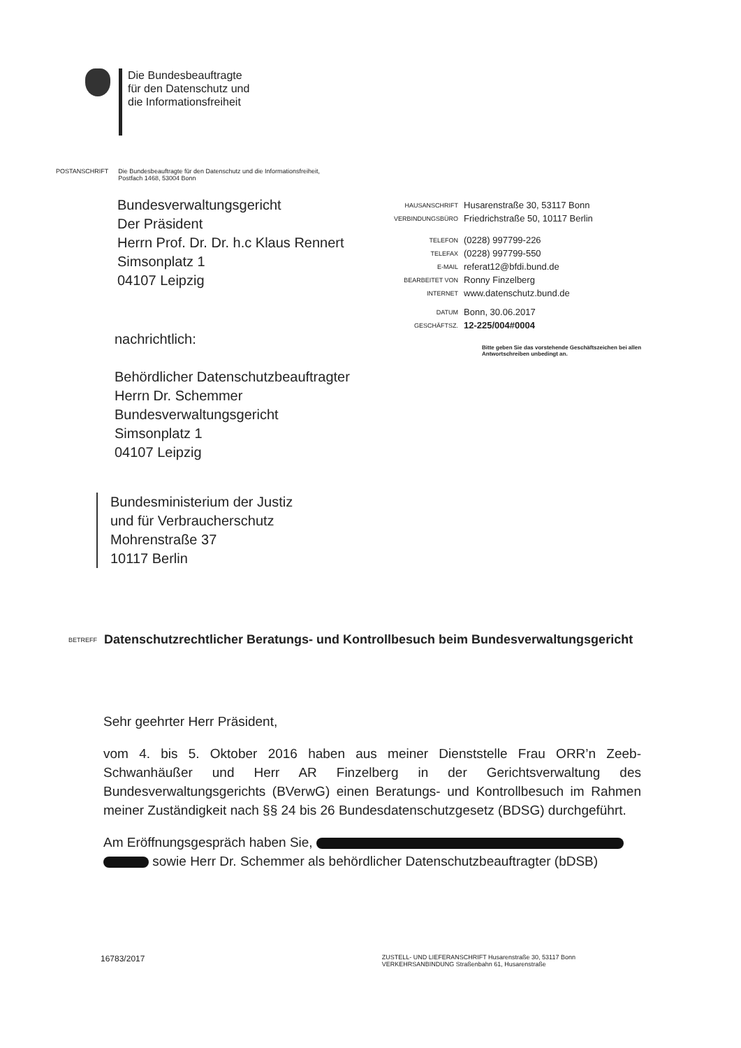Die Bundesbeauftragte
für den Datenschutz und
die Informationsfreiheit
POSTANSCHRIFT Die Bundesbeauftragte für den Datenschutz und die Informationsfreiheit,
Postfach 1468, 53004 Bonn
Bundesverwaltungsgericht
Der Präsident
Herrn Prof. Dr. Dr. h.c Klaus Rennert
Simsonplatz 1
04107 Leipzig
| HAUSANSCHRIFT | Husarenstraße 30, 53117 Bonn |
| VERBINDUNGSBÜRO | Friedrichstraße 50, 10117 Berlin |
| TELEFON | (0228) 997799-226 |
| TELEFAX | (0228) 997799-550 |
| E-MAIL | referat12@bfdi.bund.de |
| BEARBEITET VON | Ronny Finzelberg |
| INTERNET | www.datenschutz.bund.de |
| DATUM | Bonn, 30.06.2017 |
| GESCHÄFTSZ. | 12-225/004#0004 |
Bitte geben Sie das vorstehende Geschäftszeichen bei allen Antwortschreiben unbedingt an.
nachrichtlich:
Behördlicher Datenschutzbeauftragter
Herrn Dr. Schemmer
Bundesverwaltungsgericht
Simsonplatz 1
04107 Leipzig
Bundesministerium der Justiz
und für Verbraucherschutz
Mohrenstraße 37
10117 Berlin
BETREFF Datenschutzrechtlicher Beratungs- und Kontrollbesuch beim Bundesverwaltungsgericht
Sehr geehrter Herr Präsident,
vom 4. bis 5. Oktober 2016 haben aus meiner Dienststelle Frau ORR’n Zeeb-Schwanhäußer und Herr AR Finzelberg in der Gerichtsverwaltung des Bundesverwaltungsgerichts (BVerwG) einen Beratungs- und Kontrollbesuch im Rahmen meiner Zuständigkeit nach §§ 24 bis 26 Bundesdatenschutzgesetz (BDSG) durchgeführt.
Am Eröffnungsgespräch haben Sie,
sowie Herr Dr. Schemmer als behördlicher Datenschutzbeauftragter (bDSB)
16783/2017 ZUSTELL- UND LIEFERANSCHRIFT Husarenstraße 30, 53117 Bonn
VERKEHRSANBINDUNG Straßenbahn 61, Husarenstraße